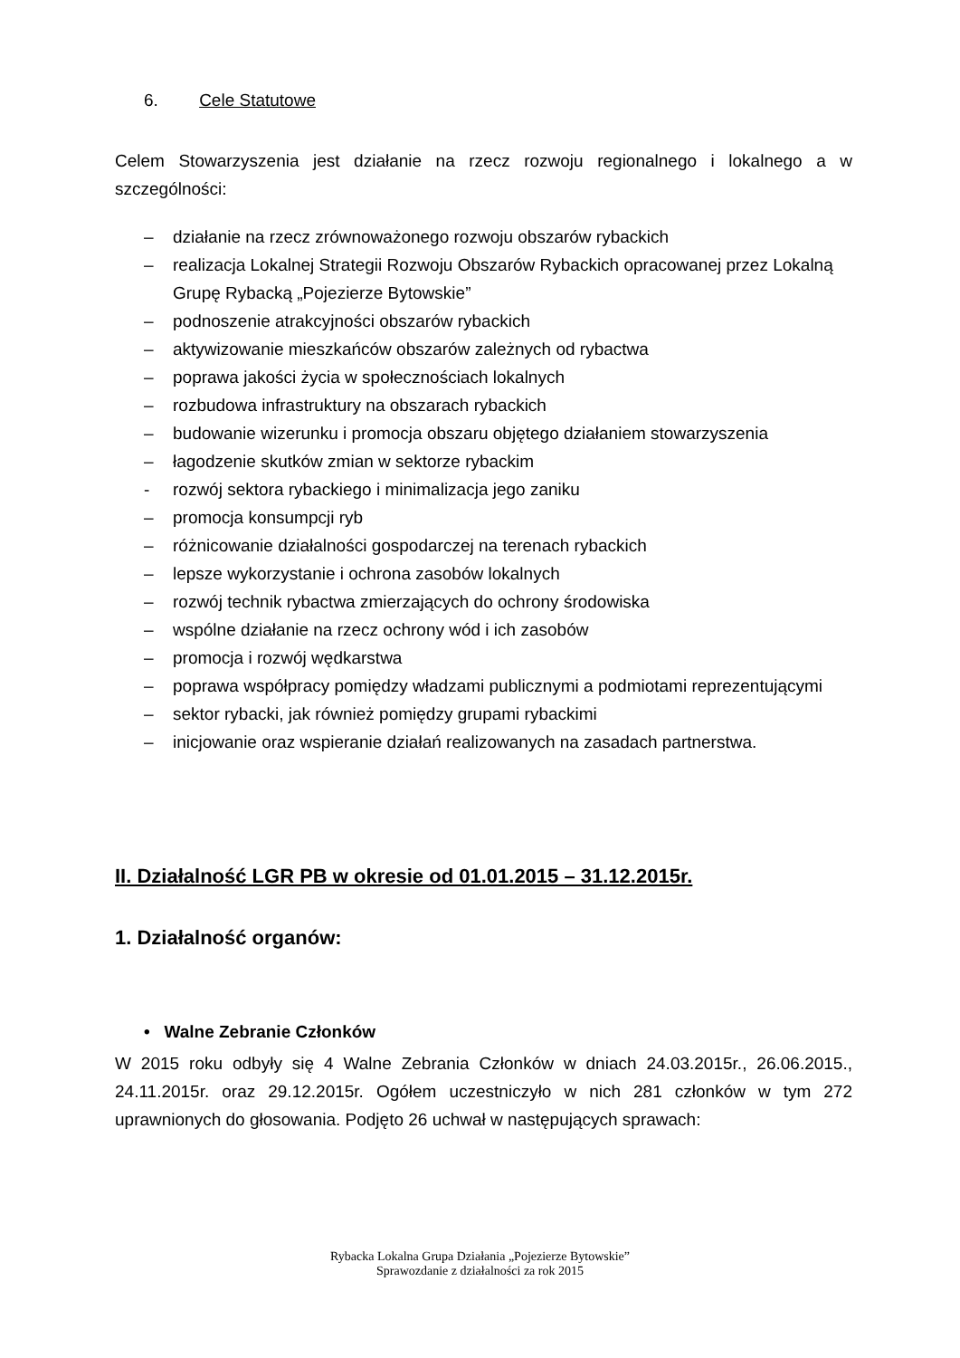6. Cele Statutowe
Celem Stowarzyszenia jest działanie na rzecz rozwoju regionalnego i lokalnego a w szczególności:
– działanie na rzecz zrównoważonego rozwoju obszarów rybackich
– realizacja Lokalnej Strategii Rozwoju Obszarów Rybackich opracowanej przez Lokalną Grupę Rybacką „Pojezierze Bytowskie”
– podnoszenie atrakcyjności obszarów rybackich
– aktywizowanie mieszkańców obszarów zależnych od rybactwa
– poprawa jakości życia w społecznościach lokalnych
– rozbudowa infrastruktury na obszarach rybackich
– budowanie wizerunku i promocja obszaru objętego działaniem stowarzyszenia
– łagodzenie skutków zmian w sektorze rybackim
- rozwój sektora rybackiego i minimalizacja jego zaniku
– promocja konsumpcji ryb
– różnicowanie działalności gospodarczej na terenach rybackich
– lepsze wykorzystanie i ochrona zasobów lokalnych
– rozwój technik rybactwa zmierzających do ochrony środowiska
– wspólne działanie na rzecz ochrony wód i ich zasobów
– promocja i rozwój wędkarstwa
– poprawa współpracy pomiędzy władzami publicznymi a podmiotami reprezentującymi
– sektor rybacki, jak również pomiędzy grupami rybackimi
– inicjowanie oraz wspieranie działań realizowanych na zasadach partnerstwa.
II. Działalność LGR PB w okresie od 01.01.2015 – 31.12.2015r.
1. Działalność organów:
• Walne Zebranie Członków
W 2015 roku odbyły się 4 Walne Zebrania Członków w dniach 24.03.2015r., 26.06.2015., 24.11.2015r. oraz 29.12.2015r. Ogółem uczestniczyło w nich 281 członków w tym 272 uprawnionych do głosowania. Podjęto 26 uchwał w następujących sprawach:
Rybacka Lokalna Grupa Działania „Pojezierze Bytowskie”
Sprawozdanie z działalności za rok 2015